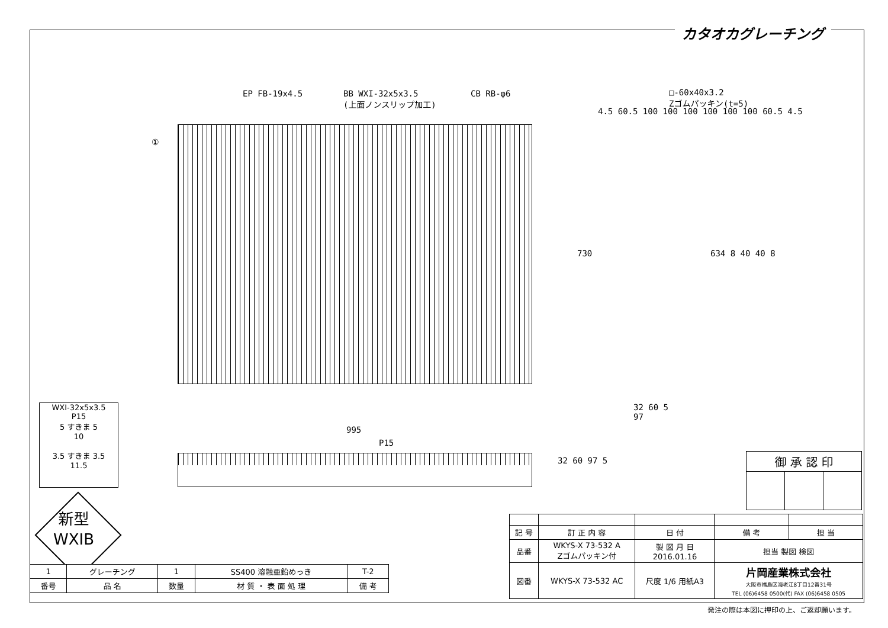カタオカグレーチング
EP FB-19x4.5
BB WXI-32x5x3.5
(上面ノンスリップ加工)
CB RB-φ6
①
995
P15
32 60 97 5
□-60x40x3.2
Zゴムパッキン(t=5)
4.5 60.5 100 100 100 100 100 100 60.5 4.5
730 634 8 40 40 8
32 60 5
97
WXI-32x5x3.5
P15
5 すきま 5
10
3.5 すきま 3.5
11.5
新型
WXIB
| 御 承 認 印 | | |
| 1 | グレーチング | 1 | SS400 溶融亜鉛めっき | T-2 |
| 番号 | 品 名 | 数量 | 材 質 ・ 表 面 処 理 | 備 考 |
| 記 号 | 訂 正 内 容 | 日 付 | 備 考 | 担 当 |
| 品番 | WKYS-X 73-532 A Zゴムパッキン付 | 製 図 月 日 2016.01.16 | 担当 製図 検図 | |
| 図番 | WKYS-X 73-532 AC | 尺度 1/6 用紙A3 | 片岡産業株式会社 大阪市福島区海老江8丁目12番31号 TEL (06)6458 0500(代) FAX (06)6458 0505 | |
発注の際は本図に押印の上、ご返却願います。